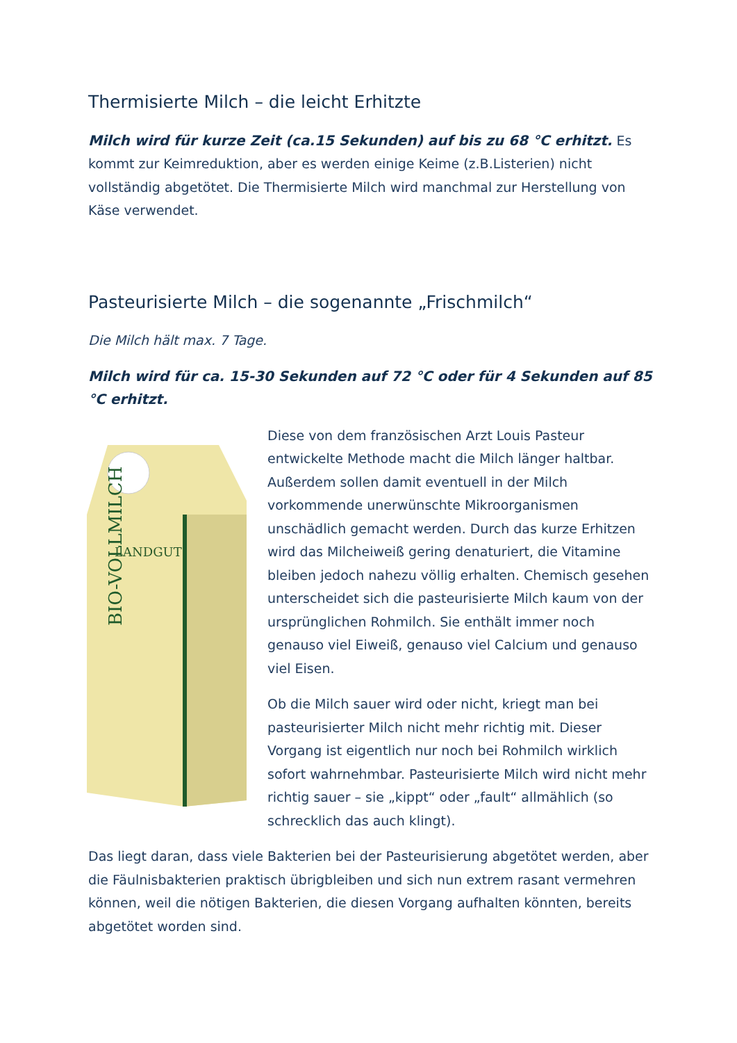Thermisierte Milch – die leicht Erhitzte
Milch wird für kurze Zeit (ca.15 Sekunden) auf bis zu 68 °C erhitzt. Es kommt zur Keimreduktion, aber es werden einige Keime (z.B.Listerien) nicht vollständig abgetötet. Die Thermisierte Milch wird manchmal zur Herstellung von Käse verwendet.
Pasteurisierte Milch – die sogenannte „Frischmilch“
Die Milch hält max. 7 Tage.
Milch wird für ca. 15-30 Sekunden auf 72 °C oder für 4 Sekunden auf 85 °C erhitzt.
LANDGUT
BIO-VOLLMILCH
Diese von dem französischen Arzt Louis Pasteur entwickelte Methode macht die Milch länger haltbar. Außerdem sollen damit eventuell in der Milch vorkommende unerwünschte Mikroorganismen unschädlich gemacht werden. Durch das kurze Erhitzen wird das Milcheiweiß gering denaturiert, die Vitamine bleiben jedoch nahezu völlig erhalten. Chemisch gesehen unterscheidet sich die pasteurisierte Milch kaum von der ursprünglichen Rohmilch. Sie enthält immer noch genauso viel Eiweiß, genauso viel Calcium und genauso viel Eisen.
Ob die Milch sauer wird oder nicht, kriegt man bei pasteurisierter Milch nicht mehr richtig mit. Dieser Vorgang ist eigentlich nur noch bei Rohmilch wirklich sofort wahrnehmbar. Pasteurisierte Milch wird nicht mehr richtig sauer – sie „kippt“ oder „fault“ allmählich (so schrecklich das auch klingt).
Das liegt daran, dass viele Bakterien bei der Pasteurisierung abgetötet werden, aber die Fäulnisbakterien praktisch übrigbleiben und sich nun extrem rasant vermehren können, weil die nötigen Bakterien, die diesen Vorgang aufhalten könnten, bereits abgetötet worden sind.